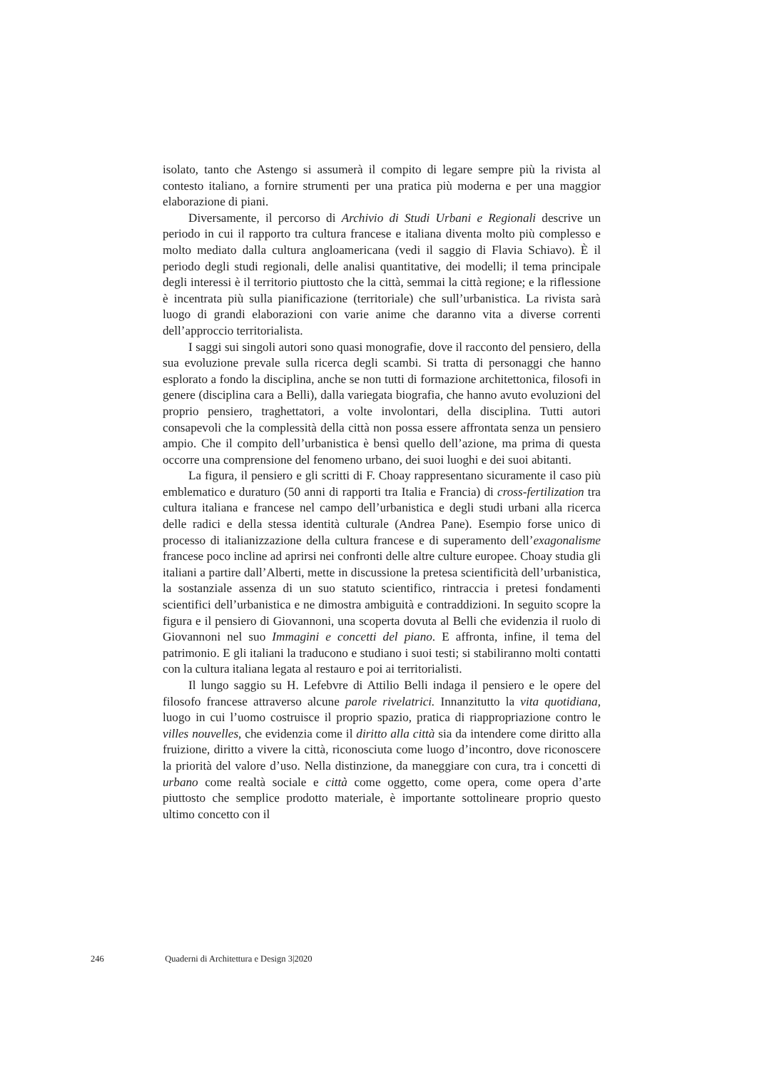isolato, tanto che Astengo si assumerà il compito di legare sempre più la rivista al contesto italiano, a fornire strumenti per una pratica più moderna e per una maggior elaborazione di piani.
Diversamente, il percorso di Archivio di Studi Urbani e Regionali descrive un periodo in cui il rapporto tra cultura francese e italiana diventa molto più complesso e molto mediato dalla cultura angloamericana (vedi il saggio di Flavia Schiavo). È il periodo degli studi regionali, delle analisi quantitative, dei modelli; il tema principale degli interessi è il territorio piuttosto che la città, semmai la città regione; e la riflessione è incentrata più sulla pianificazione (territoriale) che sull’urbanistica. La rivista sarà luogo di grandi elaborazioni con varie anime che daranno vita a diverse correnti dell’approccio territorialista.
I saggi sui singoli autori sono quasi monografie, dove il racconto del pensiero, della sua evoluzione prevale sulla ricerca degli scambi. Si tratta di personaggi che hanno esplorato a fondo la disciplina, anche se non tutti di formazione architettonica, filosofi in genere (disciplina cara a Belli), dalla variegata biografia, che hanno avuto evoluzioni del proprio pensiero, traghettatori, a volte involontari, della disciplina. Tutti autori consapevoli che la complessità della città non possa essere affrontata senza un pensiero ampio. Che il compito dell’urbanistica è bensì quello dell’azione, ma prima di questa occorre una comprensione del fenomeno urbano, dei suoi luoghi e dei suoi abitanti.
La figura, il pensiero e gli scritti di F. Choay rappresentano sicuramente il caso più emblematico e duraturo (50 anni di rapporti tra Italia e Francia) di cross-fertilization tra cultura italiana e francese nel campo dell’urbanistica e degli studi urbani alla ricerca delle radici e della stessa identità culturale (Andrea Pane). Esempio forse unico di processo di italianizzazione della cultura francese e di superamento dell’exagonalisme francese poco incline ad aprirsi nei confronti delle altre culture europee. Choay studia gli italiani a partire dall’Alberti, mette in discussione la pretesa scientificità dell’urbanistica, la sostanziale assenza di un suo statuto scientifico, rintraccia i pretesi fondamenti scientifici dell’urbanistica e ne dimostra ambiguità e contraddizioni. In seguito scopre la figura e il pensiero di Giovannoni, una scoperta dovuta al Belli che evidenzia il ruolo di Giovannoni nel suo Immagini e concetti del piano. E affronta, infine, il tema del patrimonio. E gli italiani la traducono e studiano i suoi testi; si stabiliranno molti contatti con la cultura italiana legata al restauro e poi ai territorialisti.
Il lungo saggio su H. Lefebvre di Attilio Belli indaga il pensiero e le opere del filosofo francese attraverso alcune parole rivelatrici. Innanzitutto la vita quotidiana, luogo in cui l’uomo costruisce il proprio spazio, pratica di riappropriazione contro le villes nouvelles, che evidenzia come il diritto alla città sia da intendere come diritto alla fruizione, diritto a vivere la città, riconosciuta come luogo d’incontro, dove riconoscere la priorità del valore d’uso. Nella distinzione, da maneggiare con cura, tra i concetti di urbano come realtà sociale e città come oggetto, come opera, come opera d’arte piuttosto che semplice prodotto materiale, è importante sottolineare proprio questo ultimo concetto con il
246 Quaderni di Architettura e Design 3|2020